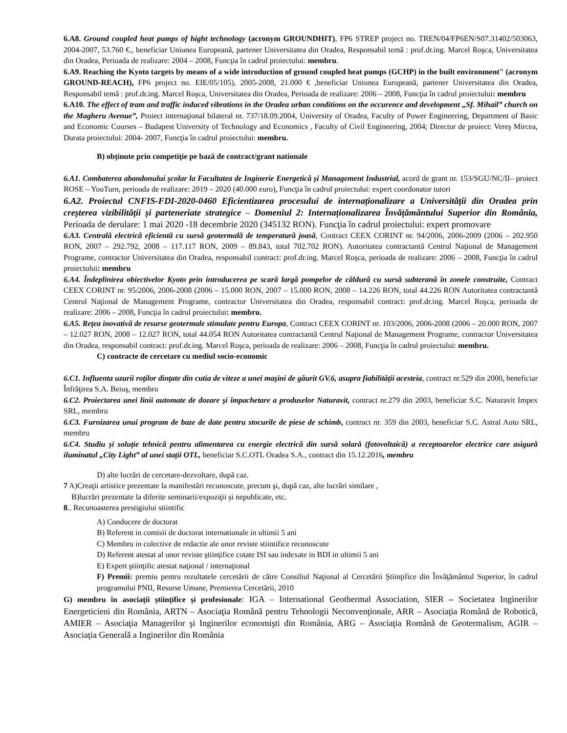6.A8. Ground coupled heat pumps of hight technology (acronym GROUNDHIT), FP6 STREP project no. TREN/04/FP6EN/S07.31402/503063, 2004-2007, 53.760 €., beneficiar Uniunea Europeană, partener Universitatea din Oradea, Responsabil temă : prof.dr.ing. Marcel Roşca, Universitatea din Oradea, Perioada de realizare: 2004 – 2008, Funcţia în cadrul proiectului: membru.
6.A9. Reaching the Kyoto targets by means of a wide introduction of ground coupled heat pumps (GCHP) in the built environment" (acronym GROUND-REACH), FP6 project no. EIE/05/105), 2005-2008, 21.000 € ,beneficiar Uniunea Europeană, partener Universitatea din Oradea, Responsabil temă : prof.dr.ing. Marcel Roşca, Universitatea din Oradea, Perioada de realizare: 2006 – 2008, Funcţia în cadrul proiectului: membru
6.A10. The effect of tram and traffic induced vibrations in the Oradea urban conditions on the occurence and development „Sf. Mihail” church on the Magheru Avenue”, Proiect internaţional bilateral nr. 737/18.09.2004, University of Oradea, Faculty of Power Engineering, Department of Basic and Economic Courses – Budapest University of Technology and Economics , Faculty of Civil Engineering, 2004; Director de proiect: Vereş Mircea, Durata proiectului: 2004- 2007, Funcţia în cadrul proiectului: membru.
B) obţinute prin competiţie pe bază de contract/grant nationale
6.A1. Combaterea abandonului școlar la Facultatea de Inginerie Energetică și Management Industrial, acord de grant nr. 153/SGU/NC/II– proiect ROSE – YouTurn, perioada de realizare: 2019 – 2020 (40.000 euro), Funcţia în cadrul proiectului: expert coordonator tutori
6.A2. Proiectul CNFIS-FDI-2020-0460 Eficientizarea procesului de internaționalizare a Universității din Oradea prin creșterea vizibilității și parteneriate strategice – Domeniul 2: Internaționalizarea Învățământului Superior din România, Perioada de derulare: 1 mai 2020 -18 decembrie 2020 (345132 RON). Funcţia în cadrul proiectului: expert promovare
6.A3. Centrală electrică eficientă cu sursă geotermală de temperatură joasă, Contract CEEX CORINT nr. 94/2006, 2006-2009 (2006 – 202.950 RON, 2007 – 292.792, 2008 – 117.117 RON, 2009 – 89.843, total 702.702 RON). Autoritatea contractantă Centrul Naţional de Management Programe, contractor Universitatea din Oradea, responsabil contract: prof.dr.ing. Marcel Roşca, perioada de realizare: 2006 – 2008, Funcţia în cadrul proiectului: membru
6.A4. Îndeplinirea obiectivelor Kyoto prin introducerea pe scară largă pompelor de căldură cu sursă subterană în zonele construite, Contract CEEX CORINT nr. 95/2006, 2006-2008 (2006 – 15.000 RON, 2007 – 15.000 RON, 2008 – 14.226 RON, total 44.226 RON Autoritatea contractantă Centrul Naţional de Management Programe, contractor Universitatea din Oradea, responsabil contract: prof.dr.ing. Marcel Roşca, perioada de realizare: 2006 – 2008, Funcţia în cadrul proiectului: membru.
6.A5. Reţea inovativă de resurse geotermale stimulate pentru Europa, Contract CEEX CORINT nr. 103/2006, 2006-2008 (2006 – 20.000 RON, 2007 – 12.027 RON, 2008 – 12.027 RON, total 44.054 RON Autoritatea contractantă Centrul Naţional de Management Programe, contractor Universitatea din Oradea, responsabil contract: prof.dr.ing. Marcel Roşca, perioada de realizare: 2006 – 2008, Funcţia în cadrul proiectului: membru.
C) contracte de cercetare cu mediul socio-economic
6.C1. Influenta uzurii roţilor dinţate din cutia de viteze a unei maşini de găurit GV.6, asupra fiabilităţii acesteia, contract nr.529 din 2000, beneficiar Înfrăţirea S.A. Beiuş, membru
6.C2. Proiectarea unei linii automate de dozare şi împachetare a produselor Naturavit, contract nr.279 din 2003, beneficiar S.C. Naturavit Impex SRL, membru
6.C3. Furnizarea unui program de baze de date pentru stocurile de piese de schimb, contract nr. 359 din 2003, beneficiar S.C. Astral Auto SRL, membru
6.C4. Studiu și soluție tehnică pentru alimentarea cu energie electrică din sursă solară (fotovoltaică) a receptoarelor electrice care asigură iluminatul „City Light” al unei stații OTL, beneficiar S.C.OTL Oradea S.A., contract din 15.12.2016, membru
D) alte lucrări de cercetare-dezvoltare, după caz.
7 A)Creaţii artistice prezentate la manifestări recunoscute, precum şi, după caz, alte lucrări similare ,
B)lucrări prezentate la diferite seminarii/expoziţii şi nepublicate, etc.
8.. Recunoasterea prestigiului stiintific
A) Conducere de doctorat
B) Referent in comisii de doctorat internationale in ultimii 5 ani
C) Membru in colective de redactie ale unor reviste stiintifice recunoscute
D) Referent atestat al unor reviste ştiinţifice cotate ISI sau indexate in BDI in ultimii 5 ani
E) Expert ştiinţific atestat naţional / internaţional
F) Premii: premiu pentru rezultatele cercetării de către Consiliul Naţional al Cercetării Ştiinţifice din Învăţământul Superior, în cadrul programului PNII, Resurse Umane, Premierea Cercetării, 2010
G) membru în asociaţii ştiinţifice şi profesionale: IGA – International Geothermal Association, SIER – Societatea Inginerilor Energeticieni din România, ARTN – Asociaţia Română pentru Tehnologii Neconvenţionale, ARR – Asociaţia Română de Robotică, AMIER – Asociaţia Managerilor şi Inginerilor economişti din România, ARG – Asociaţia Română de Geotermalism, AGIR – Asociaţia Generală a Inginerilor din România